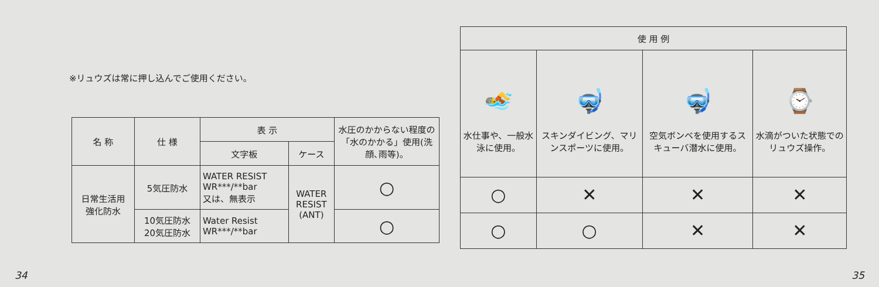※リュウズは常に押し込んでご使用ください。
| 名 称 | 仕 様 | 表 示 | | 水圧のかからない程度の「水のかかる」使用(洗顔､雨等)。 |
| --- | --- | --- | --- | --- |
| | | 文字板 | ケース | |
| 日常生活用 強化防水 | 5気圧防水 | WATER RESIST WR***/**bar 又は、無表示 | WATER RESIST (ANT) | ○ |
| | 10気圧防水 20気圧防水 | Water Resist WR***/**bar | | ○ |
34
| 使 用 例 | | | |
| --- | --- | --- | --- |
| 🏊 水仕事や、一般水泳に使用。 | 🤿 スキンダイビング、マリンスポーツに使用。 | 🤿 空気ボンベを使用するスキューバ潜水に使用。 | ⌚ 水滴がついた状態でのリュウズ操作。 |
| ○ | ✕ | ✕ | ✕ |
| ○ | ○ | ✕ | ✕ |
35